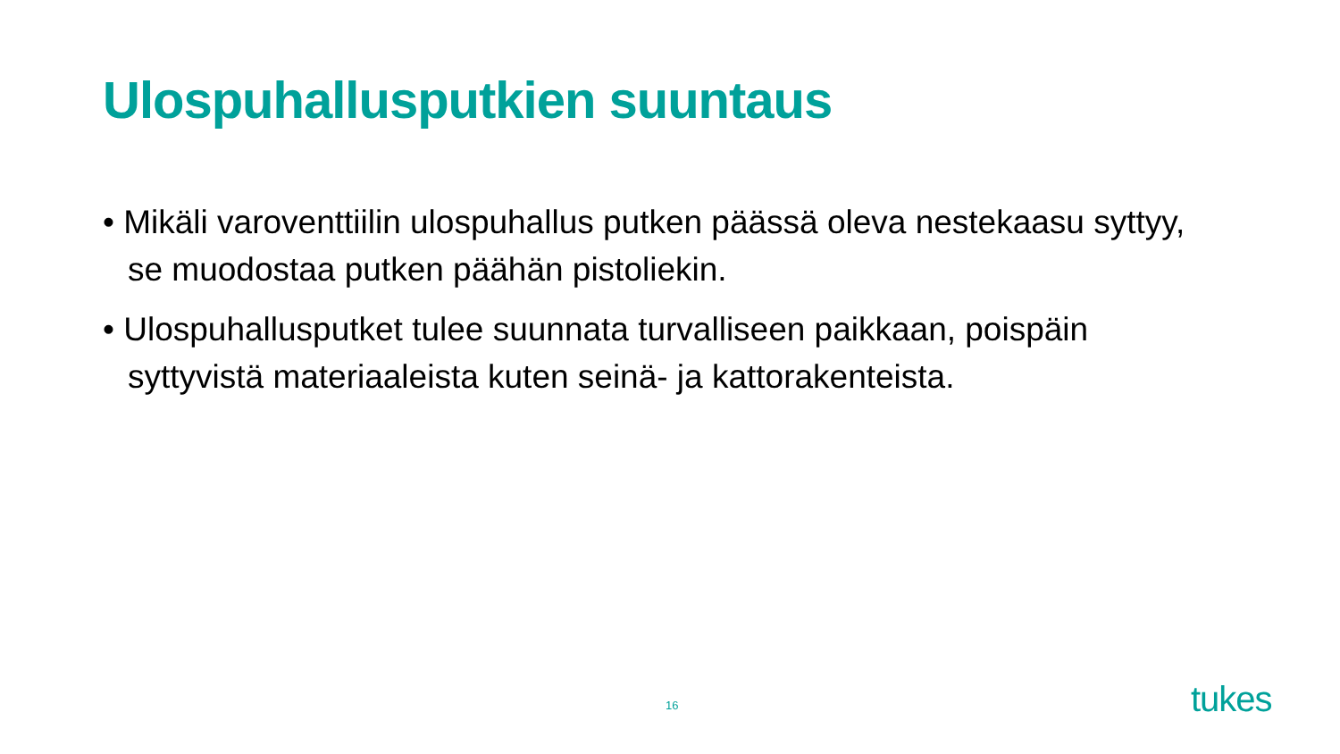Ulospuhallusputkien suuntaus
• Mikäli varoventtiilin ulospuhallus putken päässä oleva nestekaasu syttyy, se muodostaa putken päähän pistoliekin.
• Ulospuhallusputket tulee suunnata turvalliseen paikkaan, poispäin syttyvistä materiaaleista kuten seinä- ja kattorakenteista.
16 tukes